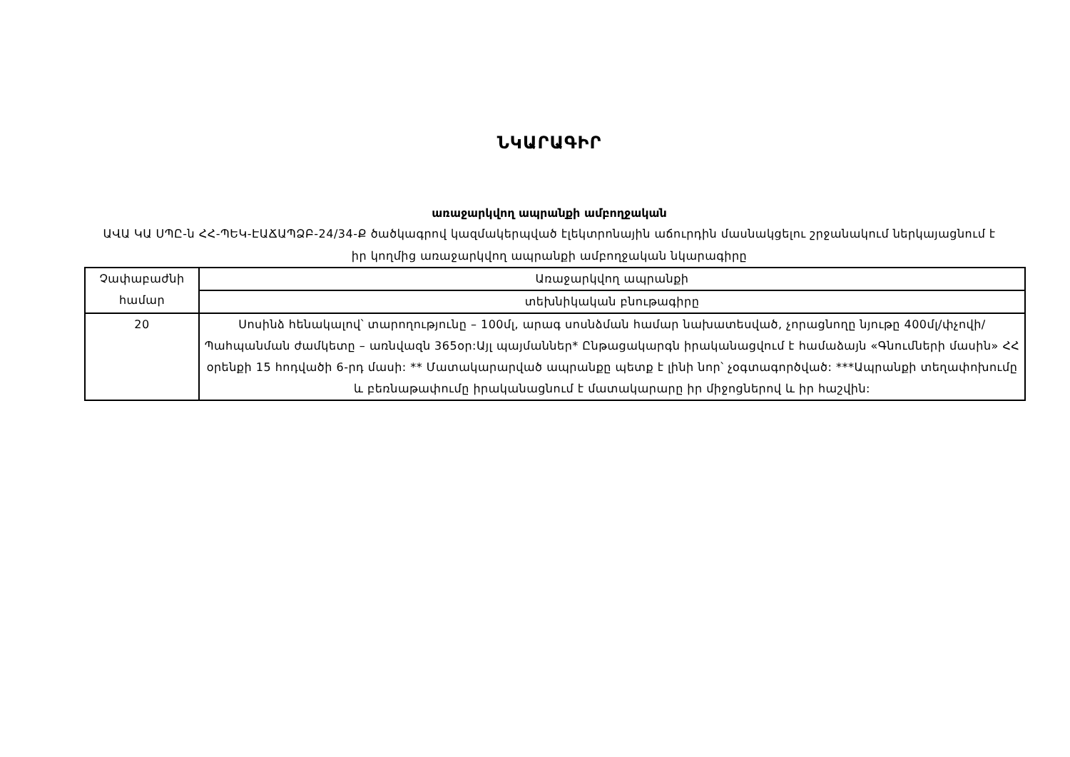ՆԿԱՐԱԳԻՐ
առաջարկվող ապրանքի ամբողջական
ԱՎԱ ԿԱ ՍՊԸ-ն ՀՀ-ՊԵԿ-ԷԱՃԱՊՁԲ-24/34-Ք ծածկագրով կազմակերպված էլեկտրոնային աճուրդին մասնակցելու շրջանակում ներկայացնում է իր կողմից առաջարկվող ապրանքի ամբողջական նկարագիրը
| Չափաբաժնի համար | Առաջարկվող ապրանքի |
| --- | --- |
| | տեխնիկական բնութագիրը |
| 20 | Սոսինձ հենակալով՝ տարողությունը – 100մլ, արագ սոսնձման համար նախատեսված, չորացնողը նյութը 400մլ/փչովի/ Պահպանման ժամկետը – առնվազն 365օր:Այլ պայմաններ* Ընթացակարգն իրականացվում է համաձայն «Գնումների մասին» ՀՀ օրենքի 15 հոդվածի 6-րդ մասի: ** Մատակարարված ապրանքը պետք է լինի նոր՝ չօգտագործված: ***Ապրանքի տեղափոխումը և բեռնաթափումը իրականացնում է մատակարարը իր միջոցներով և իր հաշվին: |